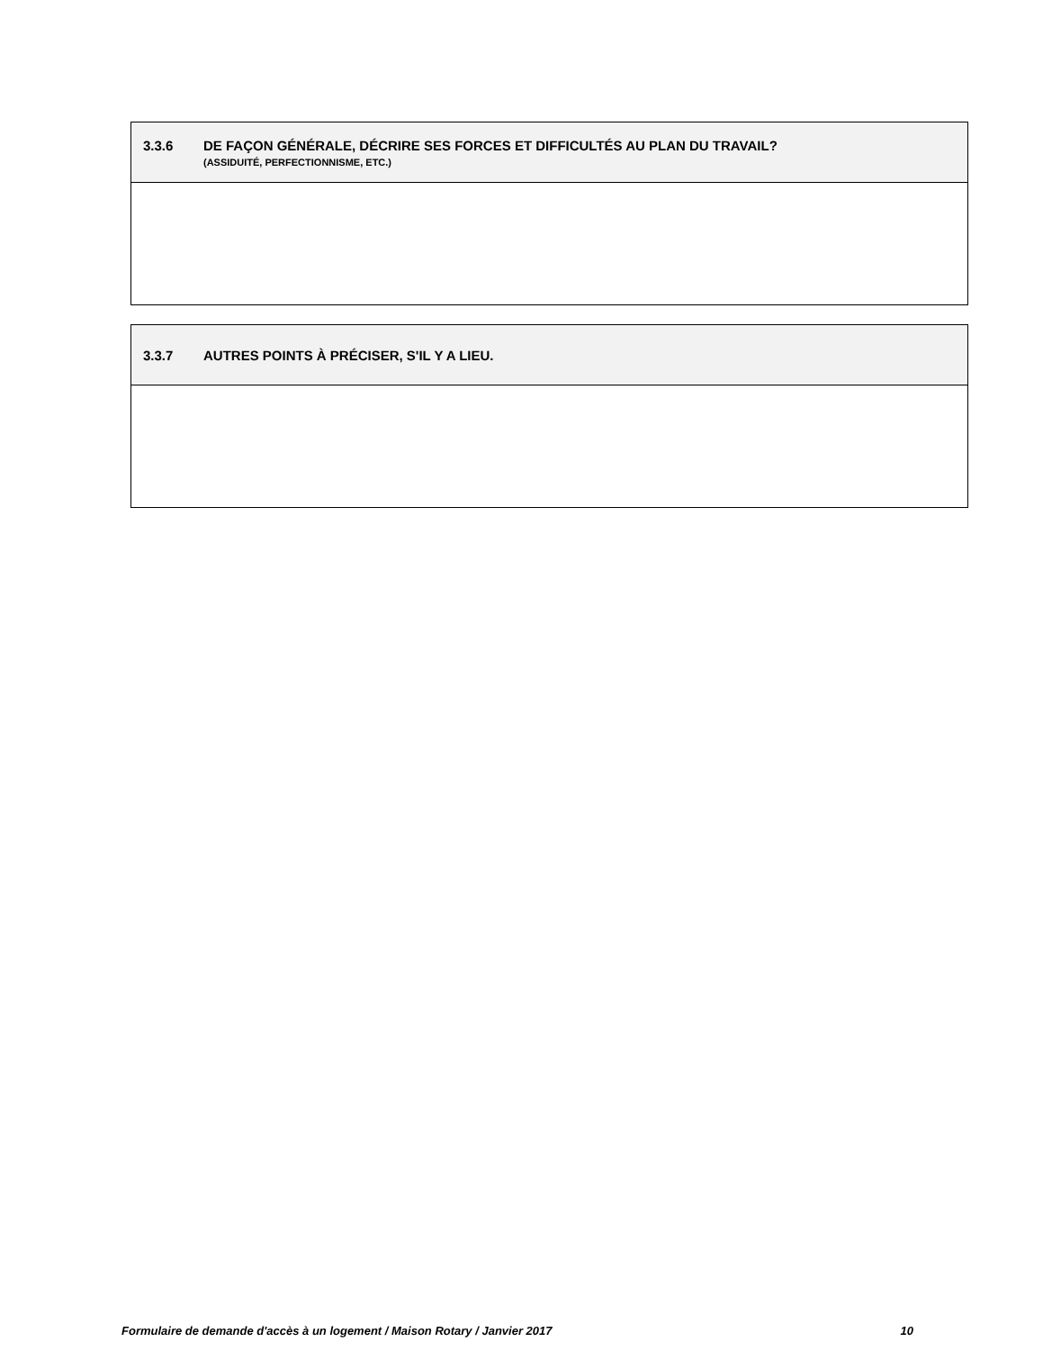| 3.3.6 DE FAÇON GÉNÉRALE, DÉCRIRE SES FORCES ET DIFFICULTÉS AU PLAN DU TRAVAIL? (ASSIDUITÉ, PERFECTIONNISME, ETC.) |
| 3.3.7 AUTRES POINTS À PRÉCISER, S'IL Y A LIEU. |
Formulaire de demande d'accès à un logement / Maison Rotary / Janvier 2017 10